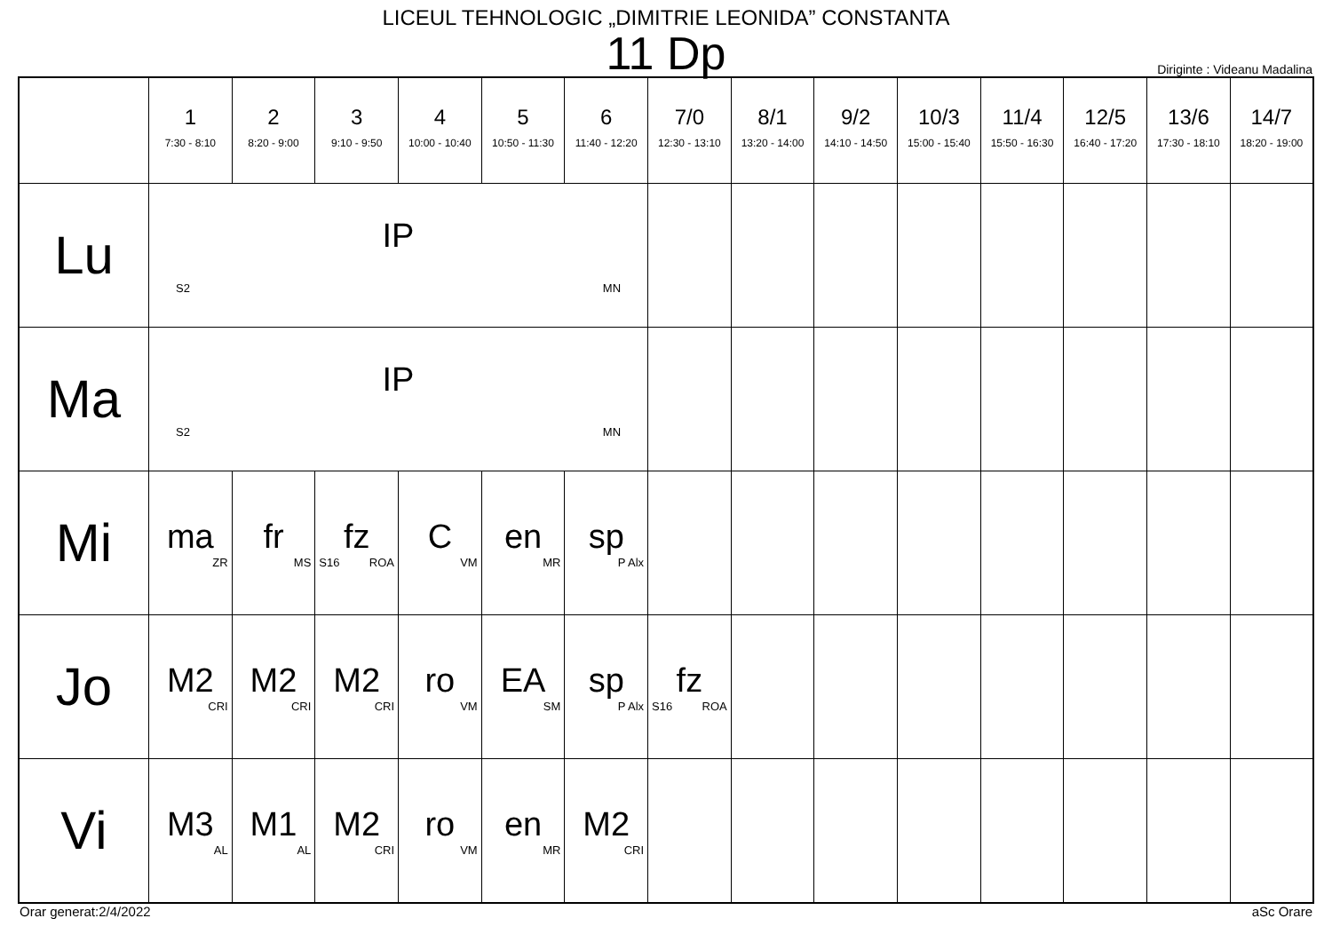LICEUL TEHNOLOGIC „DIMITRIE LEONIDA” CONSTANTA
11 Dp
Diriginte : Videanu Madalina
| | 1 7:30 - 8:10 | 2 8:20 - 9:00 | 3 9:10 - 9:50 | 4 10:00 - 10:40 | 5 10:50 - 11:30 | 6 11:40 - 12:20 | 7/0 12:30 - 13:10 | 8/1 13:20 - 14:00 | 9/2 14:10 - 14:50 | 10/3 15:00 - 15:40 | 11/4 15:50 - 16:30 | 12/5 16:40 - 17:20 | 13/6 17:30 - 18:10 | 14/7 18:20 - 19:00 |
| --- | --- | --- | --- | --- | --- | --- | --- | --- | --- | --- | --- | --- | --- | --- |
| Lu | IP S2 MN | | | | | | | | | | | | | |
| Ma | IP S2 MN | | | | | | | | | | | | | |
| Mi | ma ZR | fr MS | fz S16 ROA | C VM | en MR | sp P Alx | | | | | | | | |
| Jo | M2 CRI | M2 CRI | M2 CRI | ro VM | EA SM | sp P Alx | fz S16 ROA | | | | | | | |
| Vi | M3 AL | M1 AL | M2 CRI | ro VM | en MR | M2 CRI | | | | | | | | |
Orar generat:2/4/2022 aSc Orare